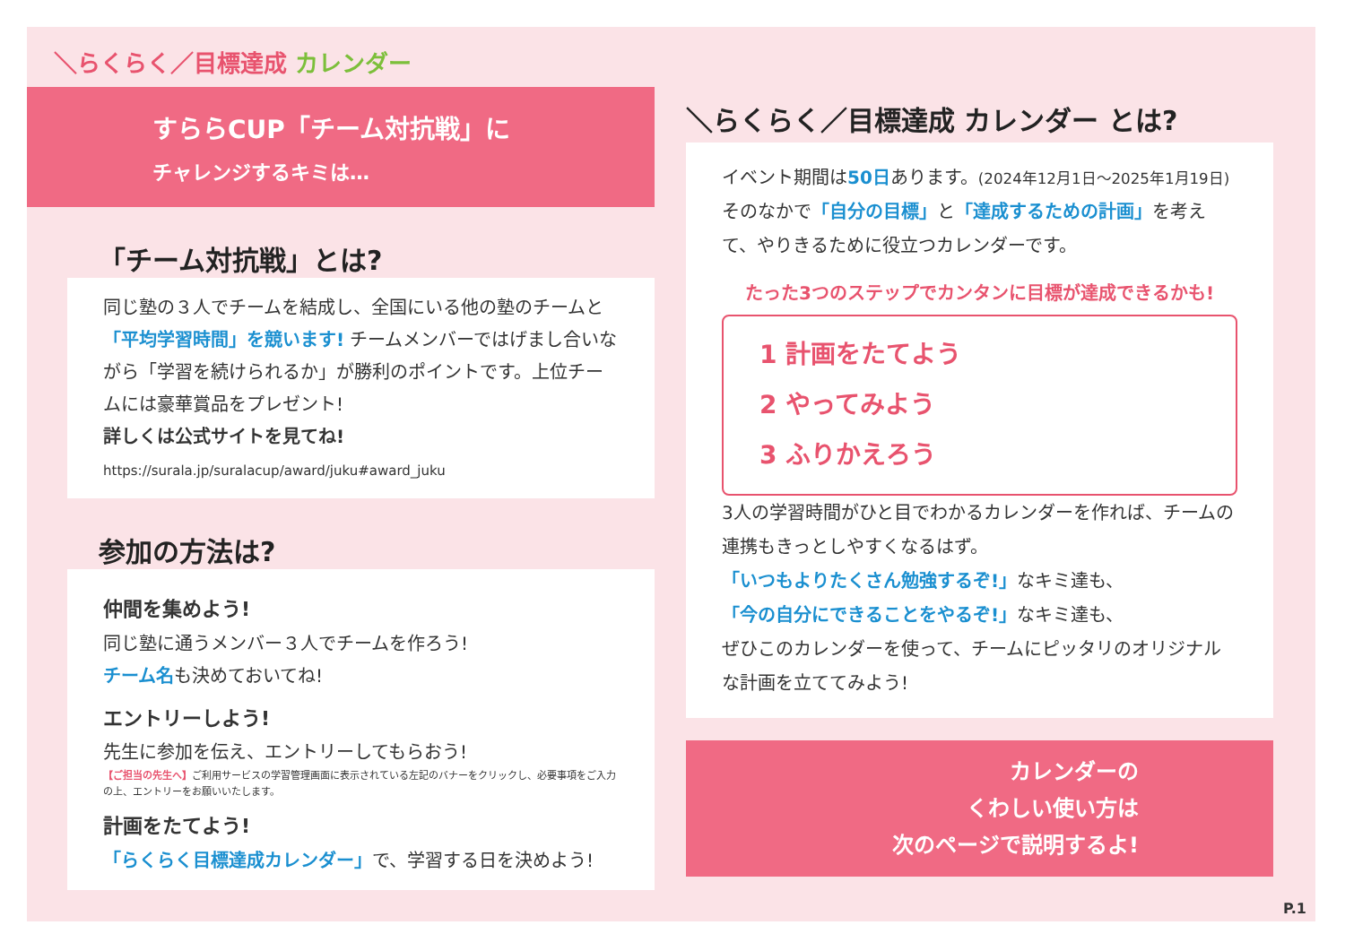＼らくらく／目標達成 カレンダー
すららCUP「チーム対抗戦」に
チャレンジするキミは…
「チーム対抗戦」とは?
同じ塾の３人でチームを結成し、全国にいる他の塾のチームと「平均学習時間」を競います! チームメンバーではげまし合いながら「学習を続けられるか」が勝利のポイントです。上位チームには豪華賞品をプレゼント!
詳しくは公式サイトを見てね!
https://surala.jp/suralacup/award/juku#award_juku
参加の方法は?
仲間を集めよう!
同じ塾に通うメンバー３人でチームを作ろう!
チーム名も決めておいてね!
エントリーしよう!
先生に参加を伝え、エントリーしてもらおう!
【ご担当の先生へ】ご利用サービスの学習管理画面に表示されている左記のバナーをクリックし、必要事項をご入力の上、エントリーをお願いいたします。
計画をたてよう!
「らくらく目標達成カレンダー」で、学習する日を決めよう!
＼らくらく／目標達成 カレンダー とは?
イベント期間は50日あります。(2024年12月1日～2025年1月19日)
そのなかで「自分の目標」と「達成するための計画」を考えて、やりきるために役立つカレンダーです。
たった3つのステップでカンタンに目標が達成できるかも!
1 計画をたてよう
2 やってみよう
3 ふりかえろう
3人の学習時間がひと目でわかるカレンダーを作れば、チームの連携もきっとしやすくなるはず。
「いつもよりたくさん勉強するぞ!」なキミ達も、
「今の自分にできることをやるぞ!」なキミ達も、
ぜひこのカレンダーを使って、チームにピッタリのオリジナルな計画を立ててみよう!
カレンダーの
くわしい使い方は
次のページで説明するよ!
P.1